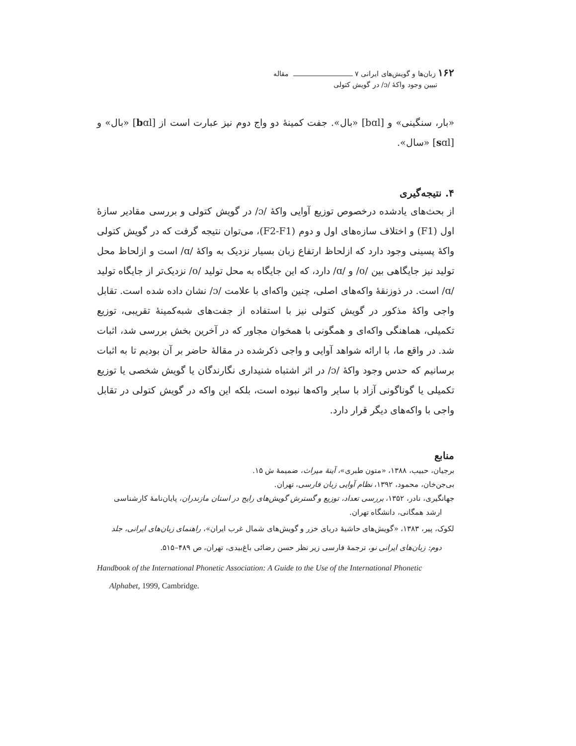۱۶۲ زبان‌ها و گویش‌های ایرانی ۷ مقاله
تبیین وجود واکۀ /ɔ/ در گویش کتولی
«بار، سنگینی» و [bɑl] «بال». جفت کمینۀ دو واج دوم نیز عبارت است از [bɑl] «بال» و [sɑl] «سال».
۴. نتیجه‌گیری
از بحث‌های یادشده درخصوص توزیع آوایی واکۀ /ɔ/ در گویش کتولی و بررسی مقادیر سازۀ اول (F1) و اختلاف سازه‌های اول و دوم (F2-F1)، می‌توان نتیجه گرفت که در گویش کتولی واکۀ پسینی وجود دارد که ازلحاظ ارتفاع زبان بسیار نزدیک به واکۀ /ɑ/ است و ازلحاظ محل تولید نیز جایگاهی بین /o/ و /ɑ/ دارد، که این جایگاه به محل تولید /o/ نزدیک‌تر از جایگاه تولید /ɑ/ است. در ذوزنقۀ واکه‌های اصلی، چنین واکه‌ای با علامت /ɔ/ نشان داده شده است. تقابل واجی واکۀ مذکور در گویش کتولی نیز با استفاده از جفت‌های شبه‌کمینۀ تقریبی، توزیع تکمیلی، هماهنگی واکه‌ای و همگونی با همخوان مجاور که در آخرین بخش بررسی شد، اثبات شد. در واقع ما، با ارائه شواهد آوایی و واجی ذکرشده در مقالۀ حاضر بر آن بودیم تا به اثبات برسانیم که حدس وجود واکۀ /ɔ/ در اثر اشتباه شنیداری نگارندگان یا گویش شخصی یا توزیع تکمیلی یا گوناگونی آزاد با سایر واکه‌ها نبوده است، بلکه این واکه در گویش کتولی در تقابل واجی با واکه‌های دیگر قرار دارد.
منابع
برجیان، حبیب، ۱۳۸۸، «متون طبری»، آینۀ میراث، ضمیمۀ ش ۱۵.
بی‌جن‌خان، محمود، ۱۳۹۲، نظام آوایی زبان فارسی، تهران.
جهانگیری، نادر، ۱۳۵۲، بررسی تعداد، توزیع و گسترش گویش‌های رایج در استان مازندران، پایان‌نامۀ کارشناسی ارشد همگانی، دانشگاه تهران.
لکوک، پیر، ۱۳۸۳، «گویش‌های حاشیۀ دریای خزر و گویش‌های شمال غرب ایران»، راهنمای زبان‌های ایرانی، جلد دوم: زبان‌های ایرانی نو، ترجمۀ فارسی زیر نظر حسن رضائی باغ‌بیدی، تهران، ص ۴۸۹–۵۱۵.
Handbook of the International Phonetic Association: A Guide to the Use of the International Phonetic Alphabet, 1999, Cambridge.